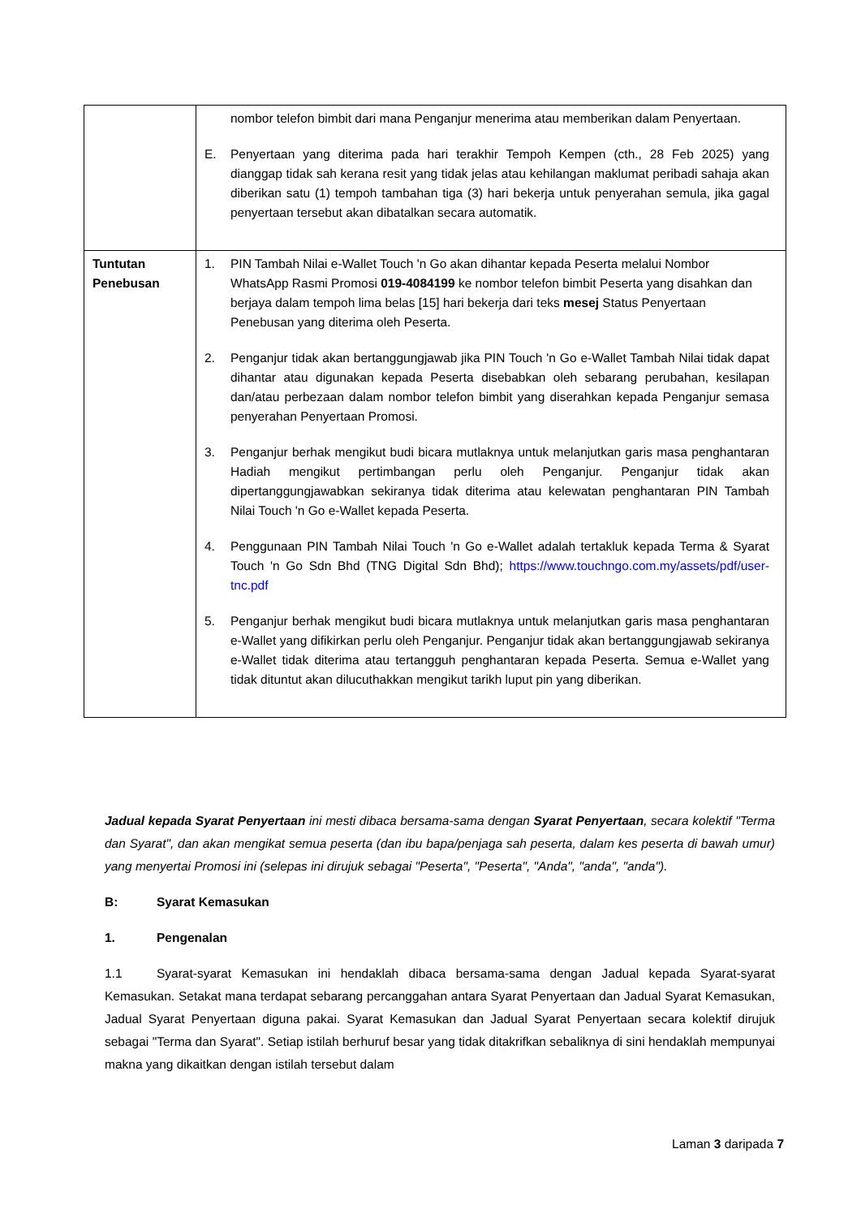| | nombor telefon bimbit dari mana Penganjur menerima atau memberikan dalam Penyertaan. E. Penyertaan yang diterima pada hari terakhir Tempoh Kempen (cth., 28 Feb 2025) yang dianggap tidak sah kerana resit yang tidak jelas atau kehilangan maklumat peribadi sahaja akan diberikan satu (1) tempoh tambahan tiga (3) hari bekerja untuk penyerahan semula, jika gagal penyertaan tersebut akan dibatalkan secara automatik. |
| Tuntutan Penebusan | 1. PIN Tambah Nilai e-Wallet Touch 'n Go akan dihantar kepada Peserta melalui Nombor WhatsApp Rasmi Promosi 019-4084199 ke nombor telefon bimbit Peserta yang disahkan dan berjaya dalam tempoh lima belas [15] hari bekerja dari teks mesej Status Penyertaan Penebusan yang diterima oleh Peserta. 2. Penganjur tidak akan bertanggungjawab jika PIN Touch 'n Go e-Wallet Tambah Nilai tidak dapat dihantar atau digunakan kepada Peserta disebabkan oleh sebarang perubahan, kesilapan dan/atau perbezaan dalam nombor telefon bimbit yang diserahkan kepada Penganjur semasa penyerahan Penyertaan Promosi. 3. Penganjur berhak mengikut budi bicara mutlaknya untuk melanjutkan garis masa penghantaran Hadiah mengikut pertimbangan perlu oleh Penganjur. Penganjur tidak akan dipertanggungjawabkan sekiranya tidak diterima atau kelewatan penghantaran PIN Tambah Nilai Touch 'n Go e-Wallet kepada Peserta. 4. Penggunaan PIN Tambah Nilai Touch 'n Go e-Wallet adalah tertakluk kepada Terma & Syarat Touch 'n Go Sdn Bhd (TNG Digital Sdn Bhd); https://www.touchngo.com.my/assets/pdf/user-tnc.pdf 5. Penganjur berhak mengikut budi bicara mutlaknya untuk melanjutkan garis masa penghantaran e-Wallet yang difikirkan perlu oleh Penganjur. Penganjur tidak akan bertanggungjawab sekiranya e-Wallet tidak diterima atau tertangguh penghantaran kepada Peserta. Semua e-Wallet yang tidak dituntut akan dilucuthakkan mengikut tarikh luput pin yang diberikan. |
Jadual kepada Syarat Penyertaan ini mesti dibaca bersama-sama dengan Syarat Penyertaan, secara kolektif "Terma dan Syarat", dan akan mengikat semua peserta (dan ibu bapa/penjaga sah peserta, dalam kes peserta di bawah umur) yang menyertai Promosi ini (selepas ini dirujuk sebagai "Peserta", "Peserta", "Anda", "anda", "anda").
B: Syarat Kemasukan
1. Pengenalan
1.1 Syarat-syarat Kemasukan ini hendaklah dibaca bersama-sama dengan Jadual kepada Syarat-syarat Kemasukan. Setakat mana terdapat sebarang percanggahan antara Syarat Penyertaan dan Jadual Syarat Kemasukan, Jadual Syarat Penyertaan diguna pakai. Syarat Kemasukan dan Jadual Syarat Penyertaan secara kolektif dirujuk sebagai "Terma dan Syarat". Setiap istilah berhuruf besar yang tidak ditakrifkan sebaliknya di sini hendaklah mempunyai makna yang dikaitkan dengan istilah tersebut dalam
Laman 3 daripada 7